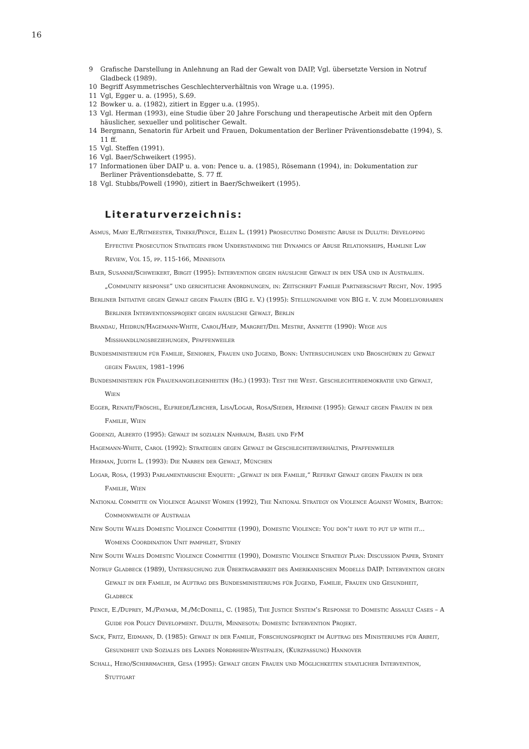16
9 Grafische Darstellung in Anlehnung an Rad der Gewalt von DAIP, Vgl. übersetzte Version in Notruf Gladbeck (1989).
10 Begriff Asymmetrisches Geschlechterverhältnis von Wrage u.a. (1995).
11 Vgl, Egger u. a. (1995), S.69.
12 Bowker u. a. (1982), zitiert in Egger u.a. (1995).
13 Vgl. Herman (1993), eine Studie über 20 Jahre Forschung und therapeutische Arbeit mit den Opfern häuslicher, sexueller und politischer Gewalt.
14 Bergmann, Senatorin für Arbeit und Frauen, Dokumentation der Berliner Präventionsdebatte (1994), S. 11 ff.
15 Vgl. Steffen (1991).
16 Vgl. Baer/Schweikert (1995).
17 Informationen über DAIP u. a. von: Pence u. a. (1985), Rösemann (1994), in: Dokumentation zur Berliner Präventionsdebatte, S. 77 ff.
18 Vgl. Stubbs/Powell (1990), zitiert in Baer/Schweikert (1995).
Literaturverzeichnis:
Asmus, Mary E./Ritmeester, Tineke/Pence, Ellen L. (1991) Prosecuting Domestic Abuse in Duluth: Developing Effective Prosecution Strategies from Understanding the Dynamics of Abuse Relationships, Hamline Law Review, Vol 15, pp. 115-166, Minnesota
Baer, Susanne/Schweikert, Birgit (1995): Intervention gegen häusliche Gewalt in den USA und in Australien. „Community response“ und gerichtliche Anordnungen, in: Zeitschrift Familie Partnerschaft Recht, Nov. 1995
Berliner Initiative gegen Gewalt gegen Frauen (BIG e. V.) (1995): Stellungnahme von BIG e. V. zum Modellvorhaben Berliner Interventionsprojekt gegen häusliche Gewalt, Berlin
Brandau, Heidrun/Hagemann-White, Carol/Haep, Margret/Del Mestre, Annette (1990): Wege aus Misshandlungsbeziehungen, Pfaffenweiler
Bundesministerium für Familie, Senioren, Frauen und Jugend, Bonn: Untersuchungen und Broschüren zu Gewalt gegen Frauen, 1981–1996
Bundesministerin für Frauenangelegenheiten (Hg.) (1993): Test the West. Geschlechterdemokratie und Gewalt, Wien
Egger, Renate/Fröschl, Elfriede/Lercher, Lisa/Logar, Rosa/Sieder, Hermine (1995): Gewalt gegen Frauen in der Familie, Wien
Godenzi, Alberto (1995): Gewalt im sozialen Nahraum, Basel und FfM
Hagemann-White, Carol (1992): Strategien gegen Gewalt im Geschlechterverhältnis, Pfaffenweiler
Herman, Judith L. (1993): Die Narben der Gewalt, München
Logar, Rosa, (1993) Parlamentarische Enquete: „Gewalt in der Familie,“ Referat Gewalt gegen Frauen in der Familie, Wien
National Committe on Violence Against Women (1992), The National Strategy on Violence Against Women, Barton: Commonwealth of Australia
New South Wales Domestic Violence Committee (1990), Domestic Violence: You don’t have to put up with it... Womens Coordination Unit pamphlet, Sydney
New South Wales Domestic Violence Committee (1990), Domestic Violence Strategy Plan: Discussion Paper, Sydney
Notruf Gladbeck (1989), Untersuchung zur Übertragbarkeit des Amerikanischen Modells DAIP: Intervention gegen Gewalt in der Familie, im Auftrag des Bundesministeriums für Jugend, Familie, Frauen und Gesundheit, Gladbeck
Pence, E./Duprey, M./Paymar, M./McDonell, C. (1985), The Justice System’s Response to Domestic Assault Cases – A Guide for Policy Development. Duluth, Minnesota: Domestic Intervention Projekt.
Sack, Fritz, Eidmann, D. (1985): Gewalt in der Familie, Forschungsprojekt im Auftrag des Ministeriums für Arbeit, Gesundheit und Soziales des Landes Nordrhein-Westfalen, (Kurzfassung) Hannover
Schall, Hero/Schirrmacher, Gesa (1995): Gewalt gegen Frauen und Möglichkeiten staatlicher Intervention, Stuttgart